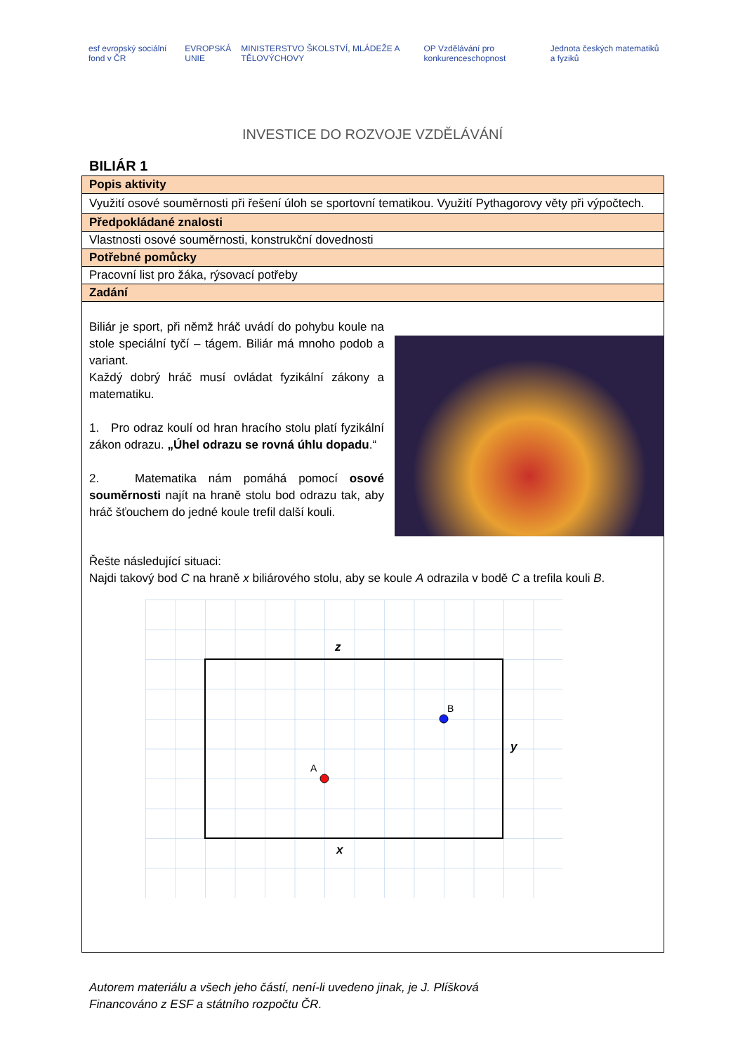esf evropský sociální fond v ČR
EVROPSKÁ UNIE
MINISTERSTVO ŠKOLSTVÍ, MLÁDEŽE A TĚLOVÝCHOVY
OP Vzdělávání pro konkurenceschopnost
Jednota českých matematiků a fyziků
INVESTICE DO ROZVOJE VZDĚLÁVÁNÍ
BILIÁR 1
| Popis aktivity |
| Využití osové souměrnosti při řešení úloh se sportovní tematikou. Využití Pythagorovy věty při výpočtech. |
| Předpokládané znalosti |
| Vlastnosti osové souměrnosti, konstrukční dovednosti |
| Potřebné pomůcky |
| Pracovní list pro žáka, rýsovací potřeby |
| Zadání |
| Biliár je sport, při němž hráč uvádí do pohybu koule na stole speciální tyčí – tágem. Biliár má mnoho podob a variant. Každý dobrý hráč musí ovládat fyzikální zákony a matematiku. 1. Pro odraz koulí od hran hracího stolu platí fyzikální zákon odrazu. „Úhel odrazu se rovná úhlu dopadu .“ 2. Matematika nám pomáhá pomocí osové souměrnosti najít na hraně stolu bod odrazu tak, aby hráč šťouchem do jedné koule trefil další kouli. Řešte následující situaci: Najdi takový bod C na hraně x biliárového stolu, aby se koule A odrazila v bodě C a trefila kouli B . z x y B A |
Autorem materiálu a všech jeho částí, není-li uvedeno jinak, je J. Plíšková
Financováno z ESF a státního rozpočtu ČR.